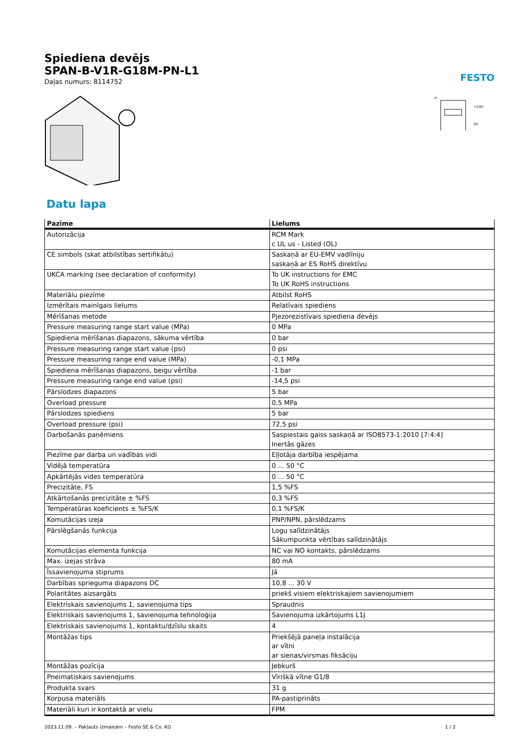Spiediena devējs
SPAN-B-V1R-G18M-PN-L1
Daļas numurs: 8114752
FESTO
P
+24V
0V
Datu lapa
| Pazīme | Lielums |
| --- | --- |
| Autorizācija | RCM Mark c UL us - Listed (OL) |
| CE simbols (skat atbilstības sertifikātu) | Saskaņā ar EU-EMV vadlīniju saskaņā ar ES RoHS direktīvu |
| UKCA marking (see declaration of conformity) | To UK instructions for EMC To UK RoHS instructions |
| Materiālu piezīme | Atbilst RoHS |
| Izmērītais mainīgais lielums | Relatīvais spiediens |
| Mērīšanas metode | Pjezorezistīvais spiediena devējs |
| Pressure measuring range start value (MPa) | 0 MPa |
| Spiediena mērīšanas diapazons, sākuma vērtība | 0 bar |
| Pressure measuring range start value (psi) | 0 psi |
| Pressure measuring range end value (MPa) | -0,1 MPa |
| Spiediena mērīšanas diapazons, beigu vērtība | -1 bar |
| Pressure measuring range end value (psi) | -14,5 psi |
| Pārslodzes diapazons | 5 bar |
| Overload pressure | 0,5 MPa |
| Pārslodzes spiediens | 5 bar |
| Overload pressure (psi) | 72,5 psi |
| Darbošanās paņēmiens | Saspiestais gaiss saskaņā ar ISO8573-1:2010 [7:4:4] Inertās gāzes |
| Piezīme par darba un vadības vidi | Eļļotāja darbība iespējama |
| Vidējā temperatūra | 0 ... 50 °C |
| Apkārtējās vides temperatūra | 0 ... 50 °C |
| Precizitāte, FS | 1,5 %FS |
| Atkārtošanās precizitāte ± %FS | 0,3 %FS |
| Temperatūras koeficients ± %FS/K | 0,1 %FS/K |
| Komutācijas izeja | PNP/NPN, pārslēdzams |
| Pārslēgšanās funkcija | Logu salīdzinātājs Sākumpunkta vērtības salīdzinātājs |
| Komutācijas elementa funkcija | NC vai NO kontakts, pārslēdzams |
| Max. izejas strāva | 80 mA |
| Īssavienojuma stiprums | Jā |
| Darbības sprieguma diapazons DC | 10,8 ... 30 V |
| Polaritātes aizsargāts | priekš visiem elektriskajiem savienojumiem |
| Elektriskais savienojums 1, savienojuma tips | Spraudnis |
| Elektriskais savienojums 1, savienojuma tehnoloģija | Savienojuma izkārtojums L1J |
| Elektriskais savienojums 1, kontaktu/dzīslu skaits | 4 |
| Montāžas tips | Priekšējā paneļa instalācija ar vītni ar sienas/virsmas fiksāciju |
| Montāžas pozīcija | Jebkurš |
| Pneimatiskais savienojums | Vīrišķā vītne G1/8 |
| Produkta svars | 31 g |
| Korpusa materiāls | PA-pastiprināts |
| Materiāli kuri ir kontaktā ar vielu | FPM |
2023.11.09. – Pakļauts izmaiņām – Festo SE & Co. KG 1 / 2